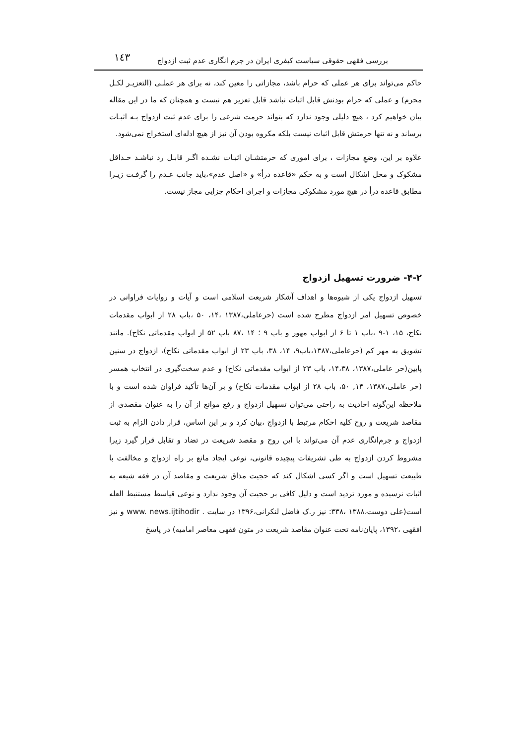بررسی فقهی حقوقی سیاست کیفری ایران در جرم انگاری عدم ثبت ازدواج ۱٤۳
حاکم می‌تواند برای هر عملی که حرام باشد، مجازاتی را معین کند، نه برای هر عملـی (التعزیـر لکـل محرم) و عملی که حرام بودنش قابل اثبات نباشد قابل تعزیر هم نیست و همچنان که ما در این مقاله بیان خواهیم کرد ، هیچ دلیلی وجود ندارد که بتواند حرمت شرعی را برای عدم ثبت ازدواج بـه اثبـات برساند و نه تنها حرمتش قابل اثبات نیست بلکه مکروه بودن آن نیز از هیچ ادله‌ای استخراج نمی‌شود.
علاوه بر این، وضعِ مجازات ، برای اموری که حرمتشـان اثبـات نشـده اگـر قابـل رد نباشـد حـداقل مشکوک و محل اشکال است و به حکم «قاعده درأ» و «اصل عدم»،باید جانب عـدم را گرفـت زیـرا مطابق قاعده درأ در هیچ مورد مشکوکی مجازات و اجرای احکام جزایی مجاز نیست.
۴-۲- ضرورت تسهیل ازدواج
تسهیل ازدواج یکی از شیوه‌ها و اهداف آشکار شریعت اسلامی است و آیات و روایات فراوانی در خصوص تسهیل امر ازدواج مطرح شده است (حرعاملی،۱۳۸۷ ،۱۴، ۵۰ ،باب ۲۸ از ابواب مقدمات نکاح، ۱۵، ۱-۹ ،باب ۱ تا ۶ از ابواب مهور و باب ۹ ؛ ۱۴ ،۸۷ باب ۵۲ از ابواب مقدماتی نکاح). مانند تشویق به مهر کم (حرعاملی،۱۳۸۷،باب۹، ۱۴، ۳۸، باب ۲۳ از ابواب مقدماتی نکاح)، ازدواج در سنین پایین(حر عاملی،۱۳۸۷، ۱۴،۳۸، باب ۲۳ از ابواب مقدماتی نکاح) و عدم سخت‌گیری در انتخاب همسر (حر عاملی،۱۳۸۷، ۱۴, ۵۰، باب ۲۸ از ابواب مقدمات نکاح) و بر آن‌ها تأکید فراوان شده است و با ملاحظه این‌گونه احادیث به راحتی می‌توان تسهیل ازدواج و رفع موانع از آن را به عنوان مقصدی از مقاصد شریعت و روح کلیه احکام مرتبط با ازدواج ،بیان کرد و بر این اساس، قرار دادن الزام به ثبت ازدواج و جرم‌انگاری عدم آن می‌تواند با این روح و مقصد شریعت در تضاد و تقابل قرار گیرد زیرا مشروط کردن ازدواج به طی تشریفات پیچیده قانونی، نوعی ایجاد مانع بر راه ازدواج و مخالفت با طبیعت تسهیل است و اگر کسی اشکال کند که حجیت مذاق شریعت و مقاصد آن در فقه شیعه به اثبات نرسیده و مورد تردید است و دلیل کافی بر حجیت آن وجود ندارد و نوعی قیاسط مستنبط العله است(علی دوست،۱۳۸۸ ،۳۳۸: نیز ر.ک فاضل لنکرانی،۱۳۹۶ در سایت www. news.ijtihodir . و نیز افقهی ،۱۳۹۲، پایان‌نامه تحت عنوان مقاصد شریعت در متون فقهی معاصر امامیه) در پاسخ